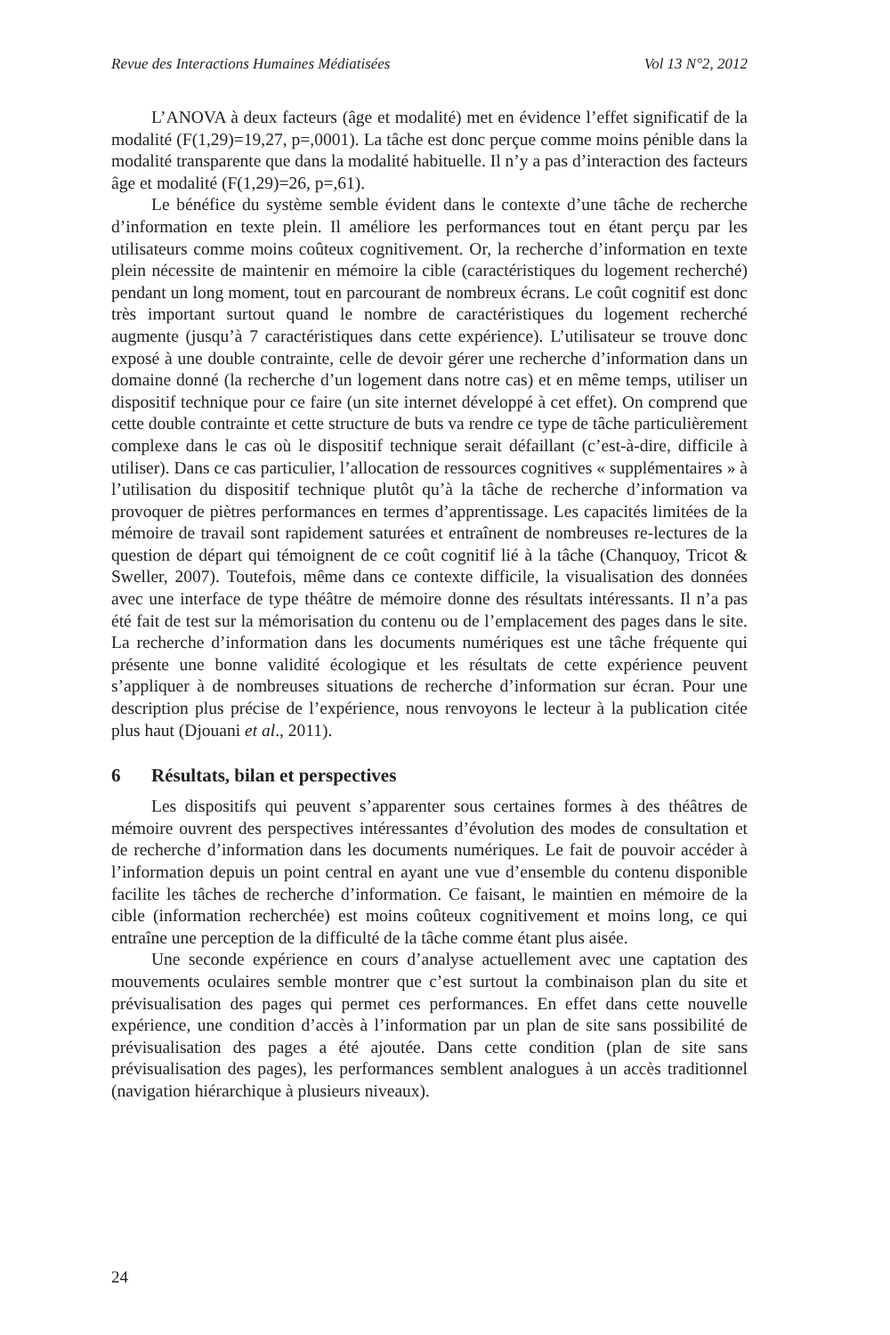Revue des Interactions Humaines Médiatisées Vol 13 N°2, 2012
L’ANOVA à deux facteurs (âge et modalité) met en évidence l’effet significatif de la modalité (F(1,29)=19,27, p=,0001). La tâche est donc perçue comme moins pénible dans la modalité transparente que dans la modalité habituelle. Il n’y a pas d’interaction des facteurs âge et modalité (F(1,29)=26, p=,61).
Le bénéfice du système semble évident dans le contexte d’une tâche de recherche d’information en texte plein. Il améliore les performances tout en étant perçu par les utilisateurs comme moins coûteux cognitivement. Or, la recherche d’information en texte plein nécessite de maintenir en mémoire la cible (caractéristiques du logement recherché) pendant un long moment, tout en parcourant de nombreux écrans. Le coût cognitif est donc très important surtout quand le nombre de caractéristiques du logement recherché augmente (jusqu’à 7 caractéristiques dans cette expérience). L’utilisateur se trouve donc exposé à une double contrainte, celle de devoir gérer une recherche d’information dans un domaine donné (la recherche d’un logement dans notre cas) et en même temps, utiliser un dispositif technique pour ce faire (un site internet développé à cet effet). On comprend que cette double contrainte et cette structure de buts va rendre ce type de tâche particulièrement complexe dans le cas où le dispositif technique serait défaillant (c’est-à-dire, difficile à utiliser). Dans ce cas particulier, l’allocation de ressources cognitives « supplémentaires » à l’utilisation du dispositif technique plutôt qu’à la tâche de recherche d’information va provoquer de piètres performances en termes d’apprentissage. Les capacités limitées de la mémoire de travail sont rapidement saturées et entraînent de nombreuses re-lectures de la question de départ qui témoignent de ce coût cognitif lié à la tâche (Chanquoy, Tricot & Sweller, 2007). Toutefois, même dans ce contexte difficile, la visualisation des données avec une interface de type théâtre de mémoire donne des résultats intéressants. Il n’a pas été fait de test sur la mémorisation du contenu ou de l’emplacement des pages dans le site. La recherche d’information dans les documents numériques est une tâche fréquente qui présente une bonne validité écologique et les résultats de cette expérience peuvent s’appliquer à de nombreuses situations de recherche d’information sur écran. Pour une description plus précise de l’expérience, nous renvoyons le lecteur à la publication citée plus haut (Djouani et al., 2011).
6 Résultats, bilan et perspectives
Les dispositifs qui peuvent s’apparenter sous certaines formes à des théâtres de mémoire ouvrent des perspectives intéressantes d’évolution des modes de consultation et de recherche d’information dans les documents numériques. Le fait de pouvoir accéder à l’information depuis un point central en ayant une vue d’ensemble du contenu disponible facilite les tâches de recherche d’information. Ce faisant, le maintien en mémoire de la cible (information recherchée) est moins coûteux cognitivement et moins long, ce qui entraîne une perception de la difficulté de la tâche comme étant plus aisée.
Une seconde expérience en cours d’analyse actuellement avec une captation des mouvements oculaires semble montrer que c’est surtout la combinaison plan du site et prévisualisation des pages qui permet ces performances. En effet dans cette nouvelle expérience, une condition d’accès à l’information par un plan de site sans possibilité de prévisualisation des pages a été ajoutée. Dans cette condition (plan de site sans prévisualisation des pages), les performances semblent analogues à un accès traditionnel (navigation hiérarchique à plusieurs niveaux).
24